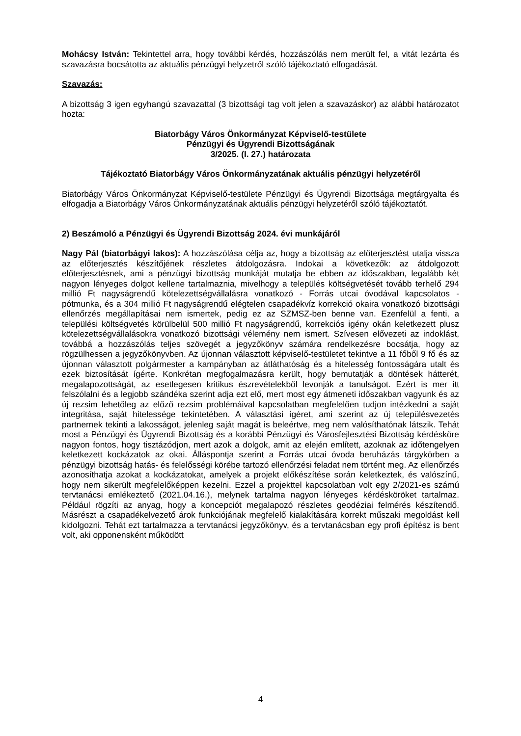Mohácsy István: Tekintettel arra, hogy további kérdés, hozzászólás nem merült fel, a vitát lezárta és szavazásra bocsátotta az aktuális pénzügyi helyzetről szóló tájékoztató elfogadását.
Szavazás:
A bizottság 3 igen egyhangú szavazattal (3 bizottsági tag volt jelen a szavazáskor) az alábbi határozatot hozta:
Biatorbágy Város Önkormányzat Képviselő-testülete
Pénzügyi és Ügyrendi Bizottságának
3/2025. (I. 27.) határozata
Tájékoztató Biatorbágy Város Önkormányzatának aktuális pénzügyi helyzetéről
Biatorbágy Város Önkormányzat Képviselő-testülete Pénzügyi és Ügyrendi Bizottsága megtárgyalta és elfogadja a Biatorbágy Város Önkormányzatának aktuális pénzügyi helyzetéről szóló tájékoztatót.
2) Beszámoló a Pénzügyi és Ügyrendi Bizottság 2024. évi munkájáról
Nagy Pál (biatorbágyi lakos): A hozzászólása célja az, hogy a bizottság az előterjesztést utalja vissza az előterjesztés készítőjének részletes átdolgozásra. Indokai a következők: az átdolgozott előterjesztésnek, ami a pénzügyi bizottság munkáját mutatja be ebben az időszakban, legalább két nagyon lényeges dolgot kellene tartalmaznia, mivelhogy a település költségvetését tovább terhelő 294 millió Ft nagyságrendű kötelezettségvállalásra vonatkozó - Forrás utcai óvodával kapcsolatos - pótmunka, és a 304 millió Ft nagyságrendű elégtelen csapadékvíz korrekció okaira vonatkozó bizottsági ellenőrzés megállapításai nem ismertek, pedig ez az SZMSZ-ben benne van. Ezenfelül a fenti, a települési költségvetés körülbelül 500 millió Ft nagyságrendű, korrekciós igény okán keletkezett plusz kötelezettségvállalásokra vonatkozó bizottsági vélemény nem ismert. Szívesen elővezeti az indoklást, továbbá a hozzászólás teljes szövegét a jegyzőkönyv számára rendelkezésre bocsátja, hogy az rögzülhessen a jegyzőkönyvben. Az újonnan választott képviselő-testületet tekintve a 11 főből 9 fő és az újonnan választott polgármester a kampányban az átláthatóság és a hitelesség fontosságára utalt és ezek biztosítását ígérte. Konkrétan megfogalmazásra került, hogy bemutatják a döntések hátterét, megalapozottságát, az esetlegesen kritikus észrevételekből levonják a tanulságot. Ezért is mer itt felszólalni és a legjobb szándéka szerint adja ezt elő, mert most egy átmeneti időszakban vagyunk és az új rezsim lehetőleg az előző rezsim problémáival kapcsolatban megfelelően tudjon intézkedni a saját integritása, saját hitelessége tekintetében. A választási ígéret, ami szerint az új településvezetés partnernek tekinti a lakosságot, jelenleg saját magát is beleértve, meg nem valósíthatónak látszik. Tehát most a Pénzügyi és Ügyrendi Bizottság és a korábbi Pénzügyi és Városfejlesztési Bizottság kérdésköre nagyon fontos, hogy tisztázódjon, mert azok a dolgok, amit az elején említett, azoknak az időtengelyen keletkezett kockázatok az okai. Álláspontja szerint a Forrás utcai óvoda beruházás tárgykörben a pénzügyi bizottság hatás- és felelősségi körébe tartozó ellenőrzési feladat nem történt meg. Az ellenőrzés azonosíthatja azokat a kockázatokat, amelyek a projekt előkészítése során keletkeztek, és valószínű, hogy nem sikerült megfelelőképpen kezelni. Ezzel a projekttel kapcsolatban volt egy 2/2021-es számú tervtanácsi emlékeztető (2021.04.16.), melynek tartalma nagyon lényeges kérdésköröket tartalmaz. Például rögzíti az anyag, hogy a koncepciót megalapozó részletes geodéziai felmérés készítendő. Másrészt a csapadékelvezető árok funkciójának megfelelő kialakítására korrekt műszaki megoldást kell kidolgozni. Tehát ezt tartalmazza a tervtanácsi jegyzőkönyv, és a tervtanácsban egy profi építész is bent volt, aki opponensként működött
4